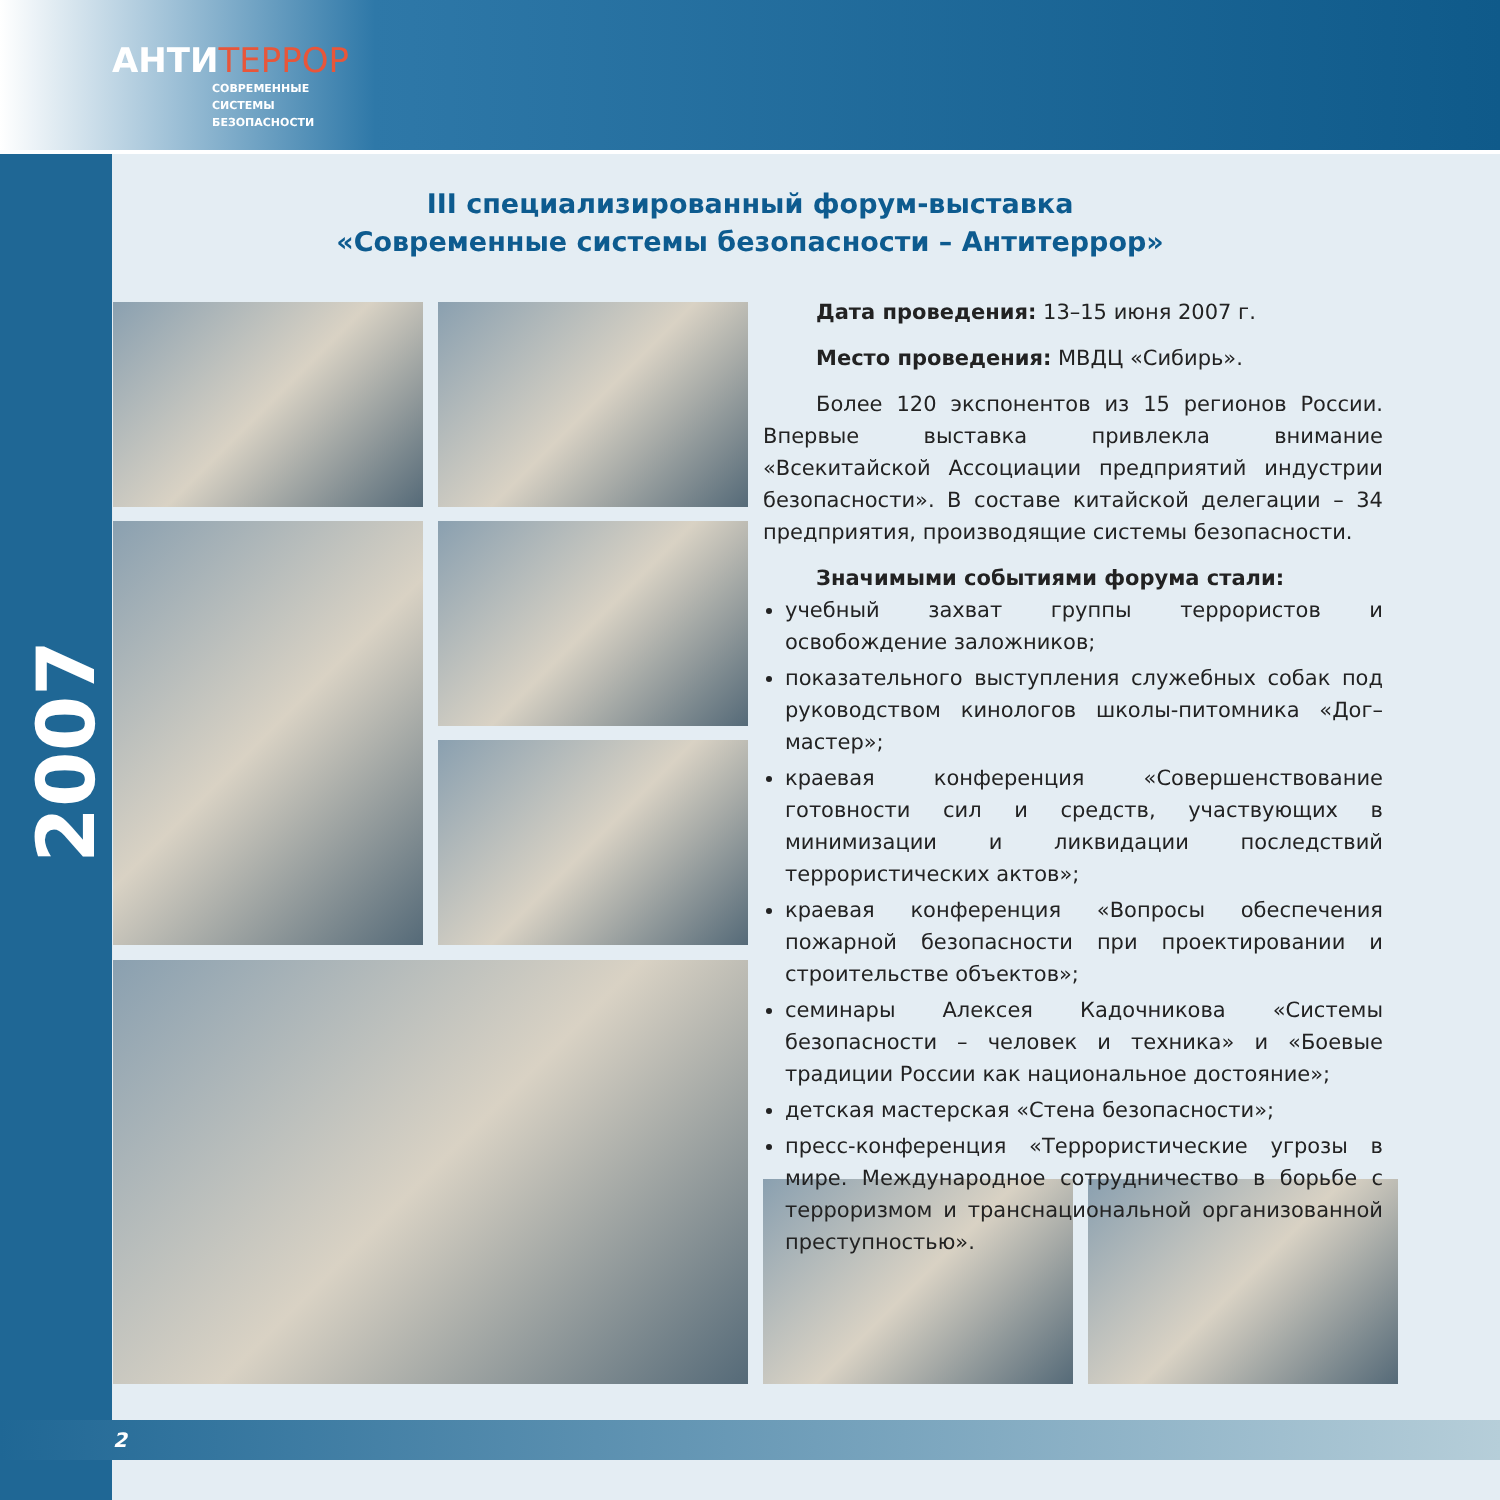АНТИТЕРРОР
СОВРЕМЕННЫЕ
СИСТЕМЫ
БЕЗОПАСНОСТИ
2007
III специализированный форум-выставка
«Современные системы безопасности – Антитеррор»
Дата проведения: 13–15 июня 2007 г.
Место проведения: МВДЦ «Сибирь».
Более 120 экспонентов из 15 регионов России. Впервые выставка привлекла внимание «Всекитайской Ассоциации предприятий индустрии безопасности». В составе китайской делегации – 34 предприятия, производящие системы безопасности.
Значимыми событиями форума стали:
учебный захват группы террористов и освобождение заложников;
показательного выступления служебных собак под руководством кинологов школы-питомника «Дог–мастер»;
краевая конференция «Совершенствование готовности сил и средств, участвующих в минимизации и ликвидации последствий террористических актов»;
краевая конференция «Вопросы обеспечения пожарной безопасности при проектировании и строительстве объектов»;
семинары Алексея Кадочникова «Системы безопасности – человек и техника» и «Боевые традиции России как национальное достояние»;
детская мастерская «Стена безопасности»;
пресс-конференция «Террористические угрозы в мире. Международное сотрудничество в борьбе с терроризмом и транснациональной организованной преступностью».
2